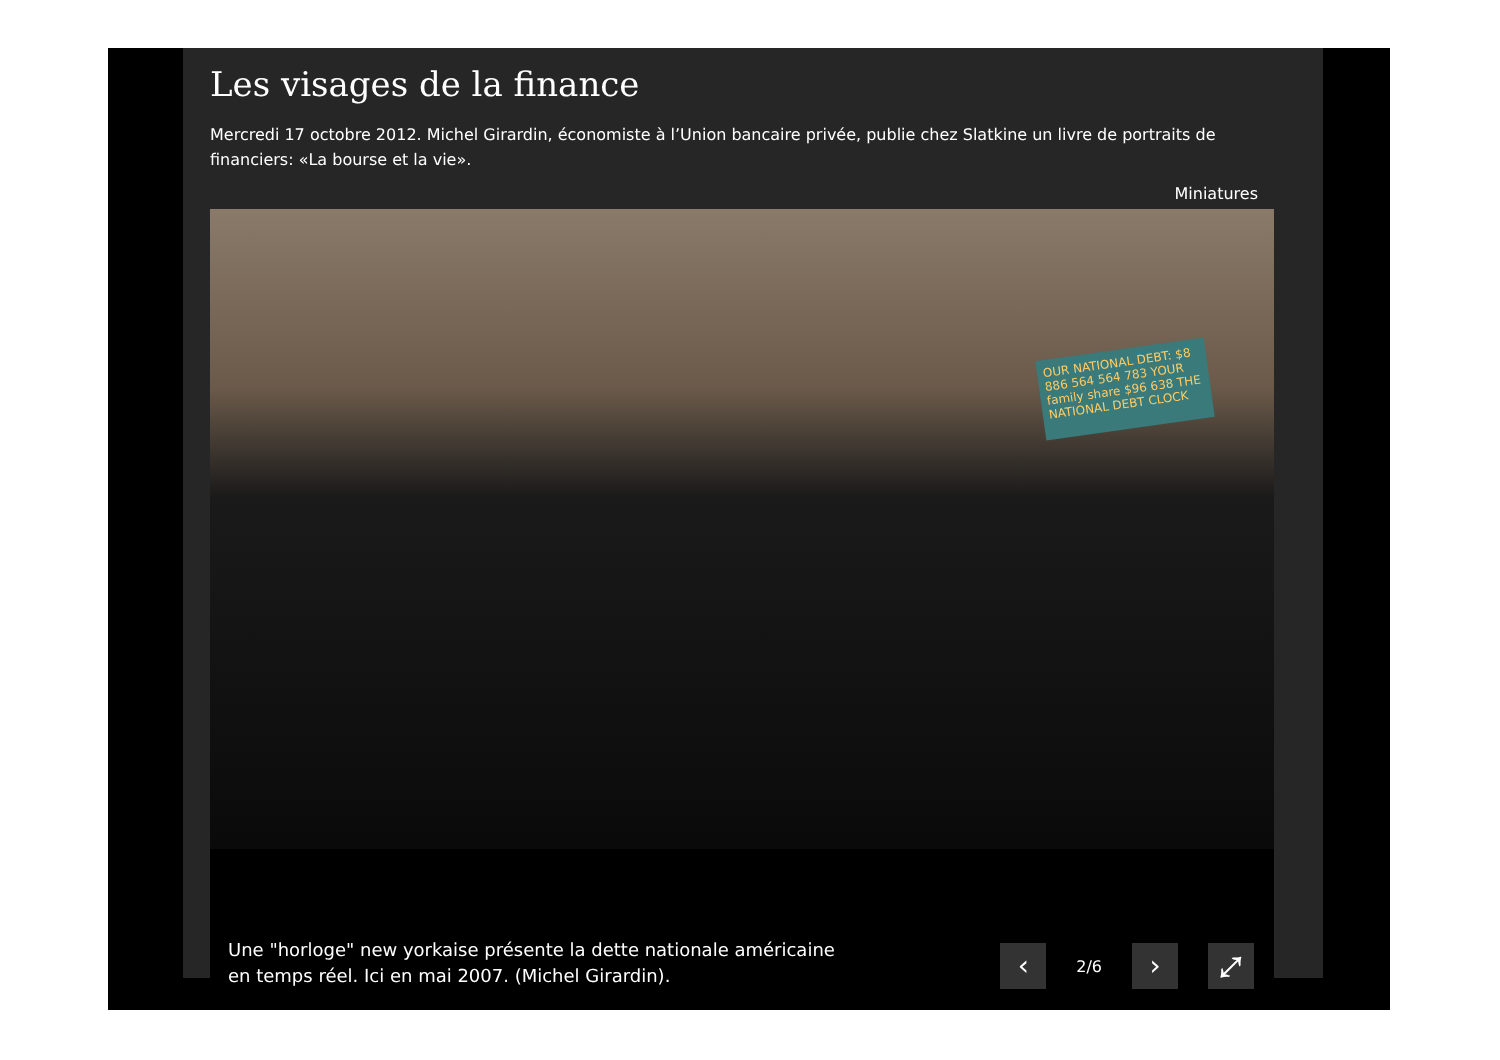Les visages de la finance
Mercredi 17 octobre 2012. Michel Girardin, économiste à l’Union bancaire privée, publie chez Slatkine un livre de portraits de financiers: «La bourse et la vie».
Miniatures
OUR NATIONAL DEBT: $8 886 564 564 783 YOUR family share $96 638 THE NATIONAL DEBT CLOCK
Une "horloge" new yorkaise présente la dette nationale américaine
en temps réel. Ici en mai 2007. (Michel Girardin).
‹
2/6
› ⤢